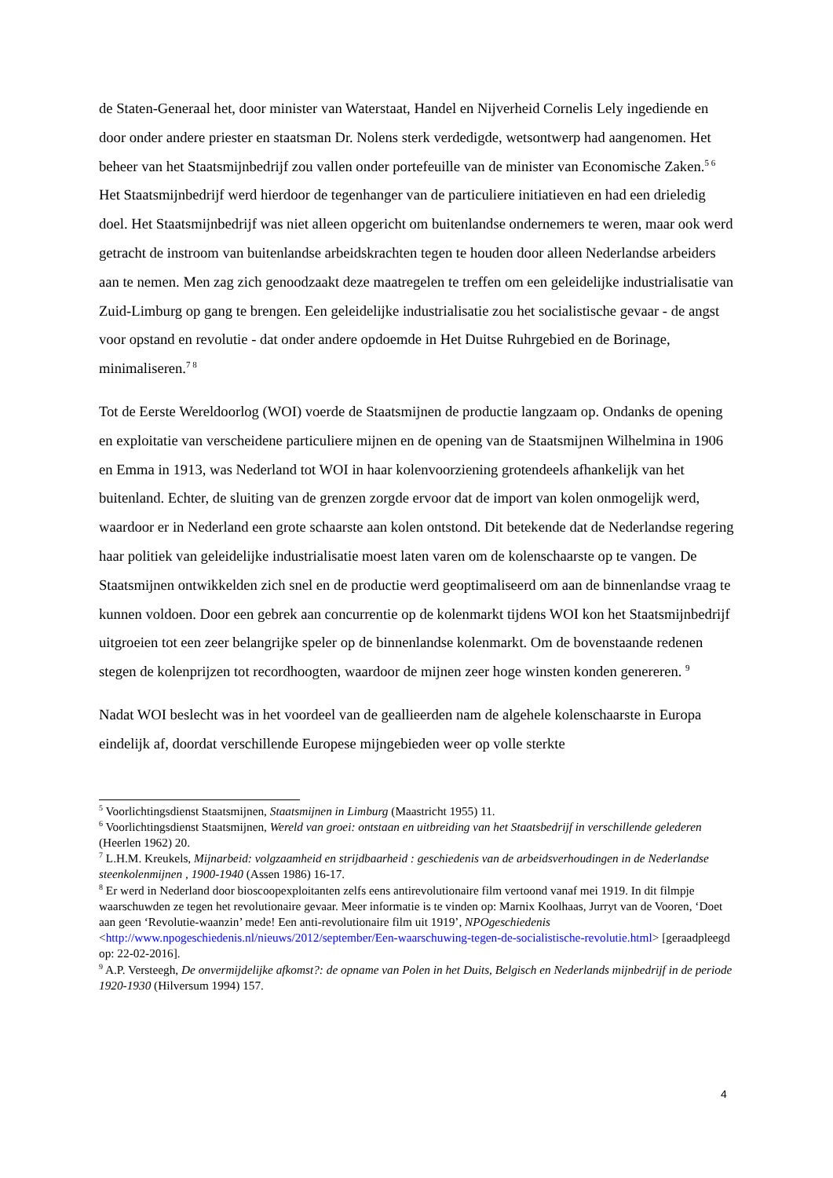de Staten-Generaal het, door minister van Waterstaat, Handel en Nijverheid Cornelis Lely ingediende en door onder andere priester en staatsman Dr. Nolens sterk verdedigde, wetsontwerp had aangenomen. Het beheer van het Staatsmijnbedrijf zou vallen onder portefeuille van de minister van Economische Zaken.<sup>5 6</sup> Het Staatsmijnbedrijf werd hierdoor de tegenhanger van de particuliere initiatieven en had een drieledig doel. Het Staatsmijnbedrijf was niet alleen opgericht om buitenlandse ondernemers te weren, maar ook werd getracht de instroom van buitenlandse arbeidskrachten tegen te houden door alleen Nederlandse arbeiders aan te nemen. Men zag zich genoodzaakt deze maatregelen te treffen om een geleidelijke industrialisatie van Zuid-Limburg op gang te brengen. Een geleidelijke industrialisatie zou het socialistische gevaar - de angst voor opstand en revolutie - dat onder andere opdoemde in Het Duitse Ruhrgebied en de Borinage, minimaliseren.<sup>7 8</sup>
Tot de Eerste Wereldoorlog (WOI) voerde de Staatsmijnen de productie langzaam op. Ondanks de opening en exploitatie van verscheidene particuliere mijnen en de opening van de Staatsmijnen Wilhelmina in 1906 en Emma in 1913, was Nederland tot WOI in haar kolenvoorziening grotendeels afhankelijk van het buitenland. Echter, de sluiting van de grenzen zorgde ervoor dat de import van kolen onmogelijk werd, waardoor er in Nederland een grote schaarste aan kolen ontstond. Dit betekende dat de Nederlandse regering haar politiek van geleidelijke industrialisatie moest laten varen om de kolenschaarste op te vangen. De Staatsmijnen ontwikkelden zich snel en de productie werd geoptimaliseerd om aan de binnenlandse vraag te kunnen voldoen. Door een gebrek aan concurrentie op de kolenmarkt tijdens WOI kon het Staatsmijnbedrijf uitgroeien tot een zeer belangrijke speler op de binnenlandse kolenmarkt. Om de bovenstaande redenen stegen de kolenprijzen tot recordhoogten, waardoor de mijnen zeer hoge winsten konden genereren. <sup>9</sup>
Nadat WOI beslecht was in het voordeel van de geallieerden nam de algehele kolenschaarste in Europa eindelijk af, doordat verschillende Europese mijngebieden weer op volle sterkte
<sup>5</sup> Voorlichtingsdienst Staatsmijnen, Staatsmijnen in Limburg (Maastricht 1955) 11.
<sup>6</sup> Voorlichtingsdienst Staatsmijnen, Wereld van groei: ontstaan en uitbreiding van het Staatsbedrijf in verschillende gelederen (Heerlen 1962) 20.
<sup>7</sup> L.H.M. Kreukels, Mijnarbeid: volgzaamheid en strijdbaarheid : geschiedenis van de arbeidsverhoudingen in de Nederlandse steenkolenmijnen , 1900-1940 (Assen 1986) 16-17.
<sup>8</sup> Er werd in Nederland door bioscoopexploitanten zelfs eens antirevolutionaire film vertoond vanaf mei 1919. In dit filmpje waarschuwden ze tegen het revolutionaire gevaar. Meer informatie is te vinden op: Marnix Koolhaas, Jurryt van de Vooren, ‘Doet aan geen ‘Revolutie-waanzin’ mede! Een anti-revolutionaire film uit 1919’, NPOgeschiedenis <http://www.npogeschiedenis.nl/nieuws/2012/september/Een-waarschuwing-tegen-de-socialistische-revolutie.html> [geraadpleegd op: 22-02-2016].
<sup>9</sup> A.P. Versteegh, De onvermijdelijke afkomst?: de opname van Polen in het Duits, Belgisch en Nederlands mijnbedrijf in de periode 1920-1930 (Hilversum 1994) 157.
4